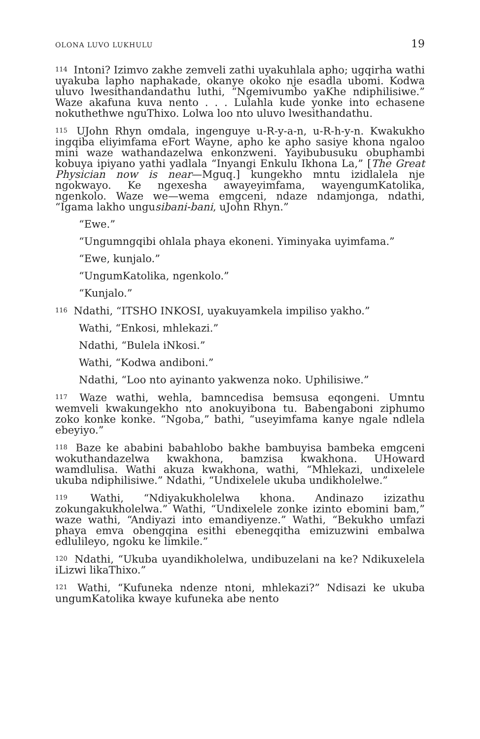OLONA LUVO LUKHULU 19
<sup>114</sup> Intoni? Izimvo zakhe zemveli zathi uyakuhlala apho; ugqirha wathi uyakuba lapho naphakade, okanye okoko nje esadla ubomi. Kodwa uluvo lwesithandandathu luthi, “Ngemivumbo yaKhe ndiphilisiwe.” Waze akafuna kuva nento . . . Lulahla kude yonke into echasene nokuthethwe nguThixo. Lolwa loo nto uluvo lwesithandathu.
<sup>115</sup> UJohn Rhyn omdala, ingenguye u-R-y-a-n, u-R-h-y-n. Kwakukho ingqiba eliyimfama eFort Wayne, apho ke apho sasiye khona ngaloo mini waze wathandazelwa enkonzweni. Yayibubusuku obuphambi kobuya ipiyano yathi yadlala “Inyangi Enkulu Ikhona La,” [The Great Physician now is near—Mguq.] kungekho mntu izidlalela nje ngokwayo. Ke ngexesha awayeyimfama, wayengumKatolika, ngenkolo. Waze we—wema emgceni, ndaze ndamjonga, ndathi, “Igama lakho ungusibani-bani, uJohn Rhyn.”
“Ewe.”
“Ungumngqibi ohlala phaya ekoneni. Yiminyaka uyimfama.”
“Ewe, kunjalo.”
“UngumKatolika, ngenkolo.”
“Kunjalo.”
<sup>116</sup> Ndathi, “ITSHO INKOSI, uyakuyamkela impiliso yakho.”
Wathi, “Enkosi, mhlekazi.”
Ndathi, “Bulela iNkosi.”
Wathi, “Kodwa andiboni.”
Ndathi, “Loo nto ayinanto yakwenza noko. Uphilisiwe.”
<sup>117</sup> Waze wathi, wehla, bamncedisa bemsusa eqongeni. Umntu wemveli kwakungekho nto anokuyibona tu. Babengaboni ziphumo zoko konke konke. “Ngoba,” bathi, “useyimfama kanye ngale ndlela ebeyiyo.”
<sup>118</sup> Baze ke ababini babahlobo bakhe bambuyisa bambeka emgceni wokuthandazelwa kwakhona, bamzisa kwakhona. UHoward wamdlulisa. Wathi akuza kwakhona, wathi, “Mhlekazi, undixelele ukuba ndiphilisiwe.” Ndathi, “Undixelele ukuba undikholelwe.”
<sup>119</sup> Wathi, “Ndiyakukholelwa khona. Andinazo izizathu zokungakukholelwa.” Wathi, “Undixelele zonke izinto ebomini bam,” waze wathi, “Andiyazi into emandiyenze.” Wathi, “Bekukho umfazi phaya emva obengqina esithi ebenegqitha emizuzwini embalwa edlulileyo, ngoku ke limkile.”
<sup>120</sup> Ndathi, “Ukuba uyandikholelwa, undibuzelani na ke? Ndikuxelela iLizwi likaThixo.”
<sup>121</sup> Wathi, “Kufuneka ndenze ntoni, mhlekazi?” Ndisazi ke ukuba ungumKatolika kwaye kufuneka abe nento